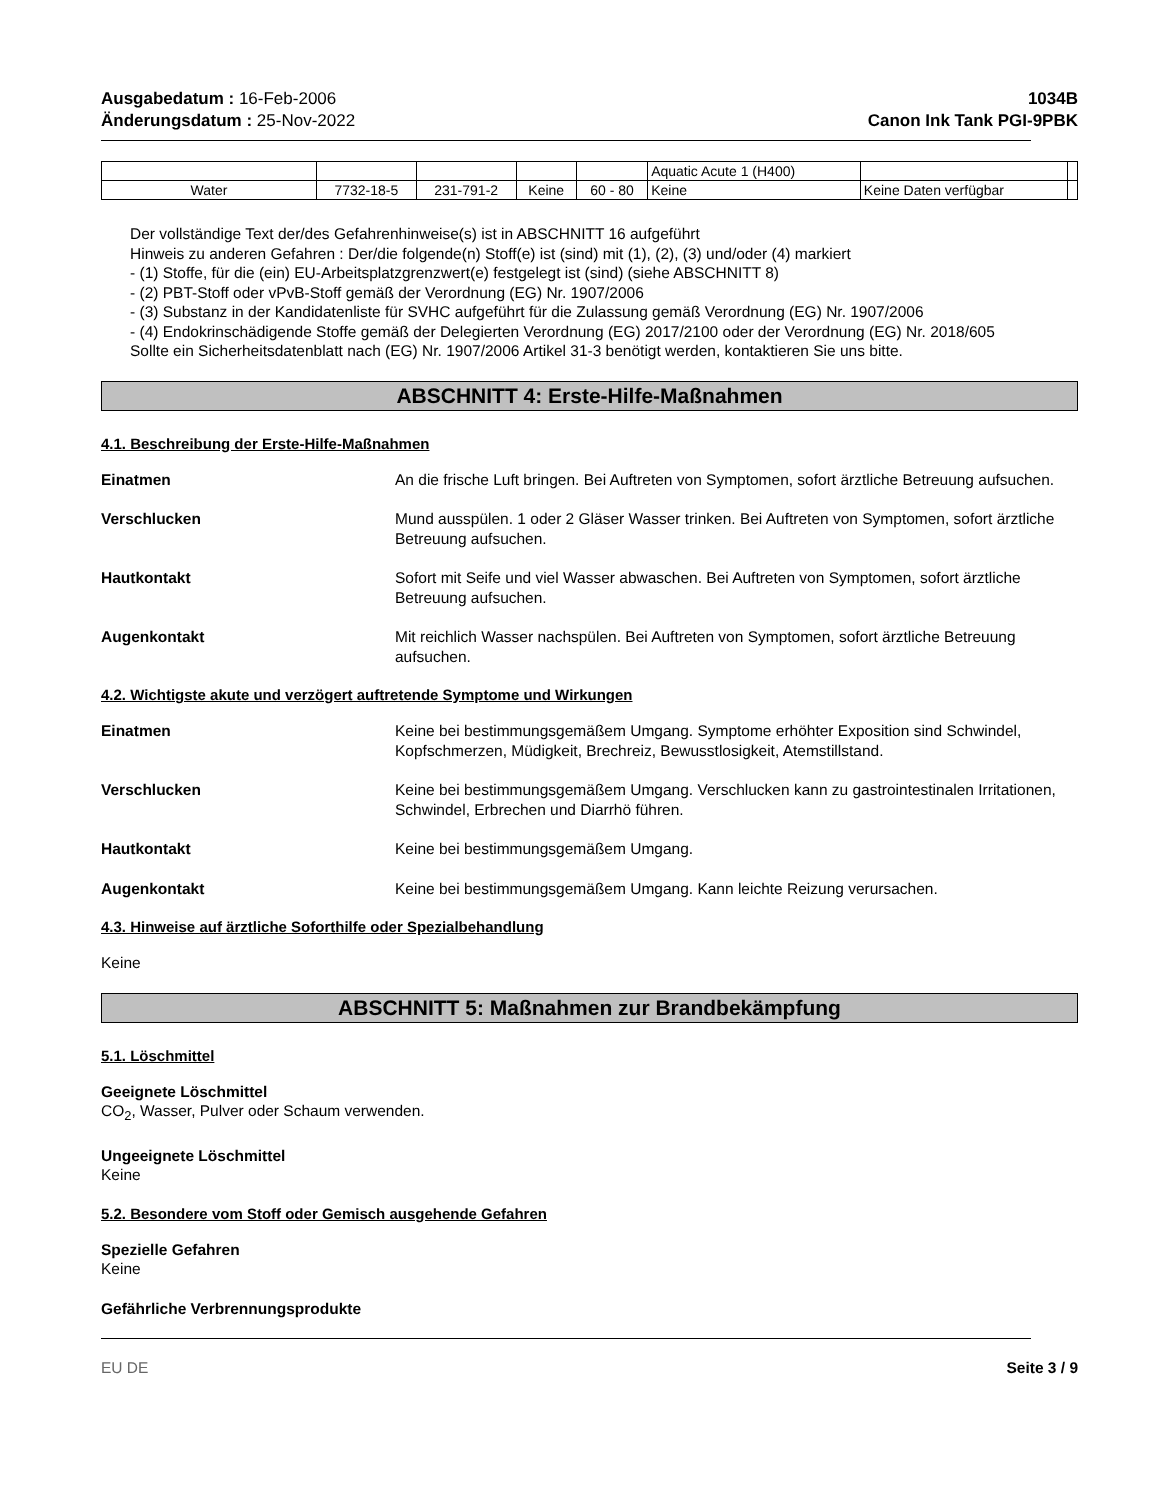Ausgabedatum : 16-Feb-2006
Änderungsdatum : 25-Nov-2022
1034B
Canon Ink Tank PGI-9PBK
| | | | | | Aquatic Acute 1 (H400) | | |
| Water | 7732-18-5 | 231-791-2 | Keine | 60 - 80 | Keine | Keine Daten verfügbar | |
Der vollständige Text der/des Gefahrenhinweise(s) ist in ABSCHNITT 16 aufgeführt
Hinweis zu anderen Gefahren : Der/die folgende(n) Stoff(e) ist (sind) mit (1), (2), (3) und/oder (4) markiert
- (1) Stoffe, für die (ein) EU-Arbeitsplatzgrenzwert(e) festgelegt ist (sind) (siehe ABSCHNITT 8)
- (2) PBT-Stoff oder vPvB-Stoff gemäß der Verordnung (EG) Nr. 1907/2006
- (3) Substanz in der Kandidatenliste für SVHC aufgeführt für die Zulassung gemäß Verordnung (EG) Nr. 1907/2006
- (4) Endokrinschädigende Stoffe gemäß der Delegierten Verordnung (EG) 2017/2100 oder der Verordnung (EG) Nr. 2018/605
Sollte ein Sicherheitsdatenblatt nach (EG) Nr. 1907/2006 Artikel 31-3 benötigt werden, kontaktieren Sie uns bitte.
ABSCHNITT 4: Erste-Hilfe-Maßnahmen
4.1. Beschreibung der Erste-Hilfe-Maßnahmen
Einatmen An die frische Luft bringen. Bei Auftreten von Symptomen, sofort ärztliche Betreuung aufsuchen.
Verschlucken Mund ausspülen. 1 oder 2 Gläser Wasser trinken. Bei Auftreten von Symptomen, sofort ärztliche Betreuung aufsuchen.
Hautkontakt Sofort mit Seife und viel Wasser abwaschen. Bei Auftreten von Symptomen, sofort ärztliche Betreuung aufsuchen.
Augenkontakt Mit reichlich Wasser nachspülen. Bei Auftreten von Symptomen, sofort ärztliche Betreuung aufsuchen.
4.2. Wichtigste akute und verzögert auftretende Symptome und Wirkungen
Einatmen Keine bei bestimmungsgemäßem Umgang. Symptome erhöhter Exposition sind Schwindel, Kopfschmerzen, Müdigkeit, Brechreiz, Bewusstlosigkeit, Atemstillstand.
Verschlucken Keine bei bestimmungsgemäßem Umgang. Verschlucken kann zu gastrointestinalen Irritationen, Schwindel, Erbrechen und Diarrhö führen.
Hautkontakt Keine bei bestimmungsgemäßem Umgang.
Augenkontakt Keine bei bestimmungsgemäßem Umgang. Kann leichte Reizung verursachen.
4.3. Hinweise auf ärztliche Soforthilfe oder Spezialbehandlung
Keine
ABSCHNITT 5: Maßnahmen zur Brandbekämpfung
5.1. Löschmittel
Geeignete Löschmittel
CO<sub>2</sub>, Wasser, Pulver oder Schaum verwenden.
Ungeeignete Löschmittel
Keine
5.2. Besondere vom Stoff oder Gemisch ausgehende Gefahren
Spezielle Gefahren
Keine
Gefährliche Verbrennungsprodukte
EU DE Seite 3 / 9